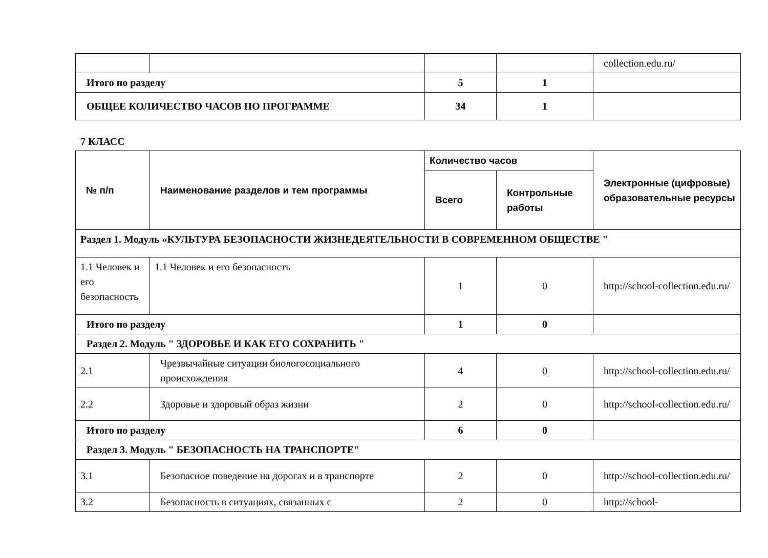| | | | | collection.edu.ru/ |
| Итого по разделу | | 5 | 1 | |
| ОБЩЕЕ КОЛИЧЕСТВО ЧАСОВ ПО ПРОГРАММЕ | | 34 | 1 | |
7 КЛАСС
| № п/п | Наименование разделов и тем программы | Количество часов | | Электронные (цифровые) образовательные ресурсы |
| --- | --- | --- | --- | --- |
| | | Всего | Контрольные работы | |
| Раздел 1. Модуль «КУЛЬТУРА БЕЗОПАСНОСТИ ЖИЗНЕДЕЯТЕЛЬНОСТИ В СОВРЕМЕННОМ ОБЩЕСТВЕ " | | | | |
| 1.1 Человек и его безопасность | 1.1 Человек и его безопасность | 1 | 0 | http://school-collection.edu.ru/ |
| Итого по разделу | | 1 | 0 | |
| Раздел 2. Модуль " ЗДОРОВЬЕ И КАК ЕГО СОХРАНИТЬ " | | | | |
| 2.1 | Чрезвычайные ситуации биологосоциального происхождения | 4 | 0 | http://school-collection.edu.ru/ |
| 2.2 | Здоровье и здоровый образ жизни | 2 | 0 | http://school-collection.edu.ru/ |
| Итого по разделу | | 6 | 0 | |
| Раздел 3. Модуль " БЕЗОПАСНОСТЬ НА ТРАНСПОРТЕ" | | | | |
| 3.1 | Безопасное поведение на дорогах и в транспорте | 2 | 0 | http://school-collection.edu.ru/ |
| 3.2 | Безопасность в ситуациях, связанных с | 2 | 0 | http://school- |